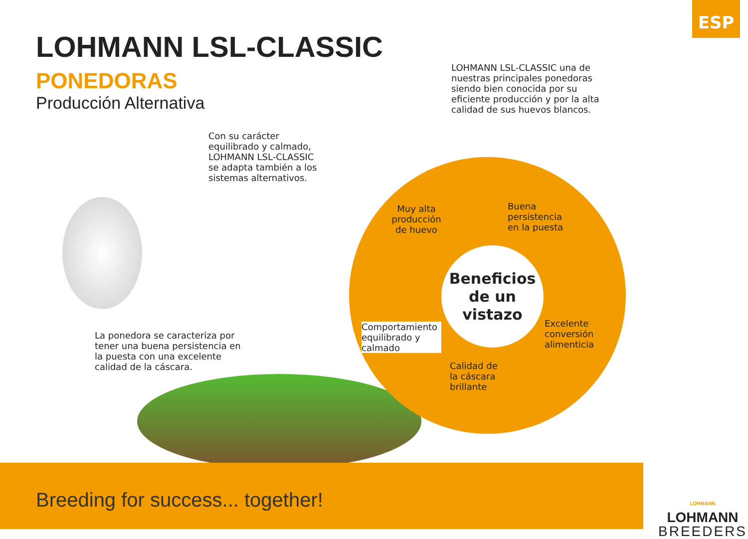ESP
LOHMANN LSL-CLASSIC
PONEDORAS
Producción Alternativa
LOHMANN LSL-CLASSIC una de nuestras principales ponedoras siendo bien conocida por su eficiente producción y por la alta calidad de sus huevos blancos.
Con su carácter equilibrado y calmado, LOHMANN LSL-CLASSIC se adapta también a los sistemas alternativos.
La ponedora se caracteriza por tener una buena persistencia en la puesta con una excelente calidad de la cáscara.
Beneficios de un vistazo
Muy alta producción de huevo
Buena persistencia en la puesta
Excelente conversión alimenticia
Calidad de la cáscara brillante
Comportamiento equilibrado y calmado
Breeding for success... together!
LOHMANN
LOHMANN
BREEDERS